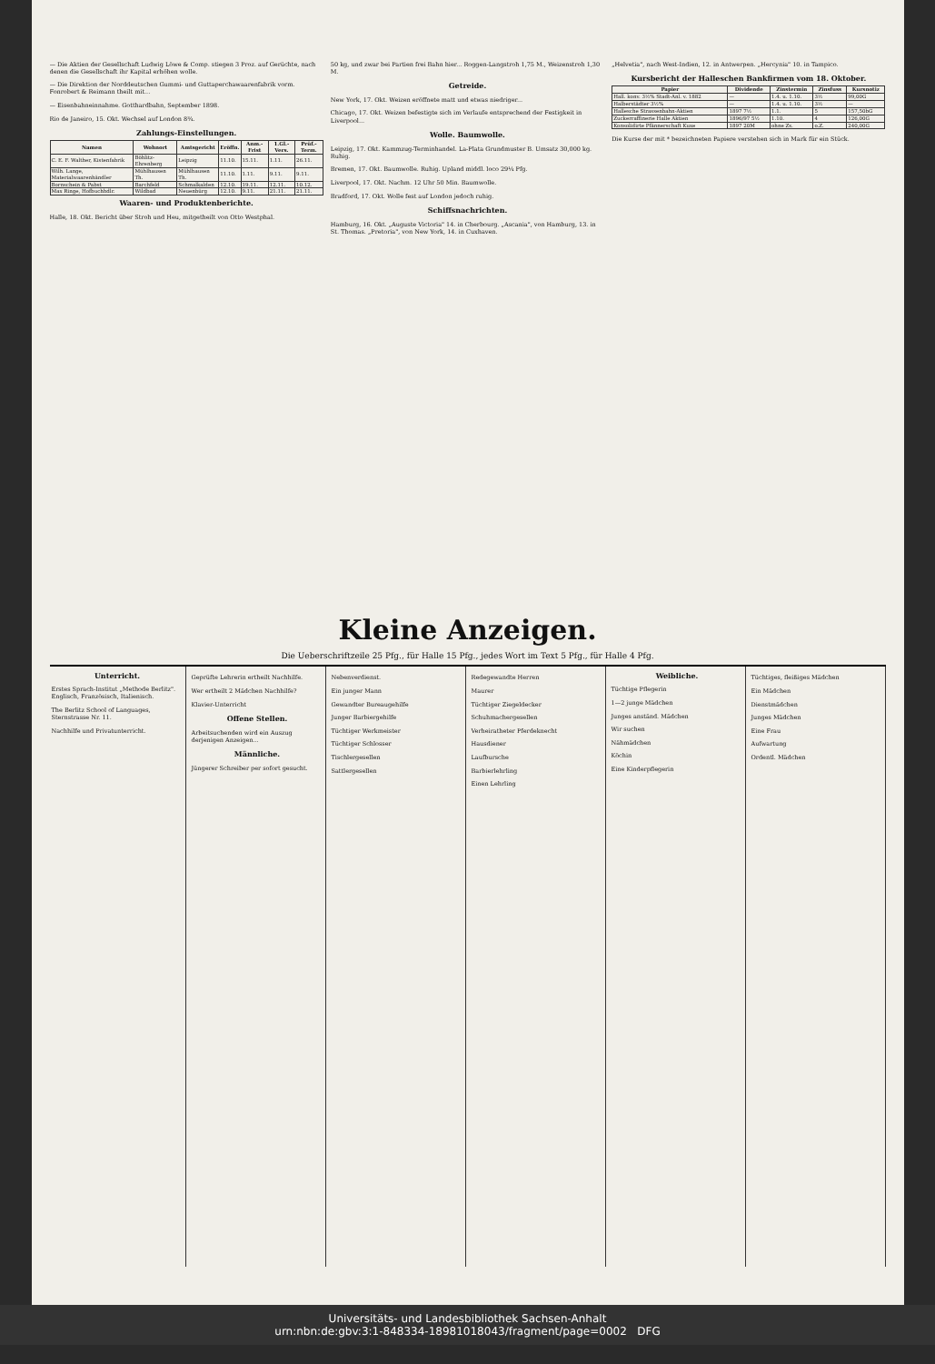— Die Aktien der Gesellschaft Ludwig Löwe & Comp. stiegen 3 Proz. auf Gerüchte, nach denen die Gesellschaft ihr Kapital erhöhen wolle.
— Die Direktion der Norddeutschen Gummi- und Guttapercha­waarenfabrik vorm. Fonrobert & Reimann theilt mit...
— Eisenbahneinnahme. Gotthardbahn, September 1898.
Rio de Janeiro, 15. Okt. Wechsel auf London 8¾.
Zahlungs-Einstellungen.
| Namen | Wohnort | Amtsgericht | Eröffn. | Anm.-Frist | 1.Gl.-Vers. | Prüf.-Term. |
| --- | --- | --- | --- | --- | --- | --- |
| C. E. F. Walther, Kistenfabrik | Böhlitz-Ehrenberg | Leipzig | 11.10. | 15.11. | 1.11. | 26.11. |
| Wilh. Lange, Materialwaarenhändler | Mühlhausen Th. | Mühlhausen Th. | 11.10. | 1.11. | 9.11. | 9.11. |
| Bornschein & Pabst | Barchfeld | Schmalkalden | 12.10. | 19.11. | 12.11. | 10.12. |
| Max Ringe, Hofbuchhdlr. | Wildbad | Neuenbürg | 12.10. | 9.11. | 21.11. | 21.11. |
Waaren- und Produktenberichte.
Halle, 18. Okt. Bericht über Stroh und Heu, mitgetheilt von Otto Westphal.
50 kg, und zwar bei Partien frei Bahn hier... Roggen-Langstroh 1,75 M., Weizenstroh 1,30 M.
Getreide.
New York, 17. Okt. Weizen eröffnete matt und etwas niedriger...
Chicago, 17. Okt. Weizen befestigte sich im Verlaufe entsprechend der Festigkeit in Liverpool...
Wolle. Baumwolle.
Leipzig, 17. Okt. Kammzug-Terminhandel. La-Plata Grundmuster B. Umsatz 30,000 kg. Ruhig.
Bremen, 17. Okt. Baumwolle. Ruhig. Upland middl. loco 29¼ Pfg.
Liverpool, 17. Okt. Nachm. 12 Uhr 50 Min. Baumwolle.
Bradford, 17. Okt. Wolle fest auf London jedoch ruhig.
Schiffsnachrichten.
Hamburg, 16. Okt. „Auguste Victoria" 14. in Cherbourg. „Ascania", von Hamburg, 13. in St. Thomas. „Pretoria", von New York, 14. in Cuxhaven.
„Helvetia", nach West-Indien, 12. in Antwerpen. „Hercynia" 10. in Tampico.
Kursbericht der Halleschen Bankfirmen vom 18. Oktober.
| Papier | Dividende | Zinstermin | Zinsfuss | Kursnotiz |
| --- | --- | --- | --- | --- |
| Hall. konv. 3½% Stadt-Anl. v. 1882 | — | 1.4. u. 1.10. | 3½ | 99,00G |
| Halberstädter 3½% | — | 1.4. u. 1.10. | 3½ | — |
| Hallesche Strassenbahn-Aktien | 1897 7½ | 1.1. | 5 | 157,50bG |
| Zuckerraffinerie Halle Aktien | 1896/97 5½ | 1.10. | 4 | 126,00G |
| Konsolidirte Pfännerschaft Kuxe | 1897 20M | ohne Zs. | o.Z. | 240,00G |
Die Kurse der mit * bezeichneten Papiere verstehen sich in Mark für ein Stück.
Kleine Anzeigen.
Die Ueberschriftzeile 25 Pfg., für Halle 15 Pfg., jedes Wort im Text 5 Pfg., für Halle 4 Pfg.
Unterricht.
Erstes Sprach-Institut „Methode Berlitz". Englisch, Französisch, Italienisch.
The Berlitz School of Languages, Sternstrasse Nr. 11.
Nachhilfe und Privatunterricht.
Geprüfte Lehrerin ertheilt Nachhilfe.
Wer ertheilt 2 Mädchen Nachhilfe?
Klavier-Unterricht
Offene Stellen.
Arbeitsuchenden wird ein Auszug derjenigen Anzeigen...
Männliche.
Jüngerer Schreiber per sofort gesucht.
Nebenverdienst.
Ein junger Mann
Gewandter Bureaugehilfe
Junger Barbiergehilfe
Tüchtiger Werkmeister
Tüchtiger Schlosser
Tischlergesellen
Sattlergesellen
Redegewandte Herren
Maurer
Tüchtiger Ziegeldecker
Schuhmachergesellen
Verheiratheter Pferdeknecht
Hausdiener
Laufbursche
Barbierlehrling
Einen Lehrling
Weibliche.
Tüchtige Pflegerin
1—2 junge Mädchen
Junges anständ. Mädchen
Wir suchen
Nähmädchen
Köchin
Eine Kinderpflegerin
Tüchtiges, fleißiges Mädchen
Ein Mädchen
Dienstmädchen
Junges Mädchen
Eine Frau
Aufwartung
Ordentl. Mädchen
Universitäts- und Landesbibliothek Sachsen-Anhalt
urn:nbn:de:gbv:3:1-848334-18981018043/fragment/page=0002 DFG